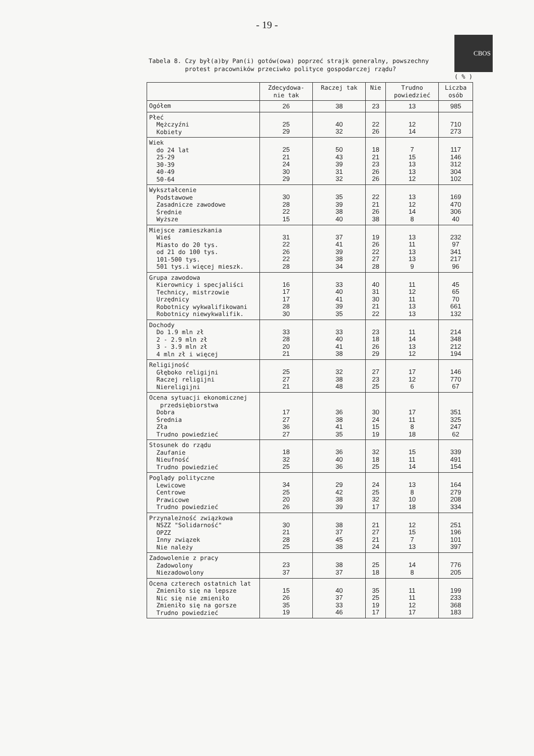- 19 -
CBOS
Tabela 8. Czy był(a)by Pan(i) gotów(owa) poprzeć strajk generalny, powszechny
protest pracowników przeciwko polityce gospodarczej rządu?
( % )
| | Zdecydowa- nie tak | Raczej tak | Nie | Trudno powiedzieć | Liczba osób |
| --- | --- | --- | --- | --- | --- |
| Ogółem | 26 | 38 | 23 | 13 | 985 |
| Płeć Mężczyźni Kobiety | 25 29 | 40 32 | 22 26 | 12 14 | 710 273 |
| Wiek do 24 lat 25-29 30-39 40-49 50-64 | 25 21 24 30 29 | 50 43 39 31 32 | 18 21 23 26 26 | 7 15 13 13 12 | 117 146 312 304 102 |
| Wykształcenie Podstawowe Zasadnicze zawodowe Średnie Wyższe | 30 28 22 15 | 35 39 38 40 | 22 21 26 38 | 13 12 14 8 | 169 470 306 40 |
| Miejsce zamieszkania Wieś Miasto do 20 tys. od 21 do 100 tys. 101-500 tys. 501 tys.i więcej mieszk. | 31 22 26 22 28 | 37 41 39 38 34 | 19 26 22 27 28 | 13 11 13 13 9 | 232 97 341 217 96 |
| Grupa zawodowa Kierownicy i specjaliści Technicy, mistrzowie Urzędnicy Robotnicy wykwalifikowani Robotnicy niewykwalifik. | 16 17 17 28 30 | 33 40 41 39 35 | 40 31 30 21 22 | 11 12 11 13 13 | 45 65 70 661 132 |
| Dochody Do 1.9 mln zł 2 - 2.9 mln zł 3 - 3.9 mln zł 4 mln zł i więcej | 33 28 20 21 | 33 40 41 38 | 23 18 26 29 | 11 14 13 12 | 214 348 212 194 |
| Religijność Głęboko religijni Raczej religijni Niereligijni | 25 27 21 | 32 38 48 | 27 23 25 | 17 12 6 | 146 770 67 |
| Ocena sytuacji ekonomicznej przedsiębiorstwa Dobra Średnia Zła Trudno powiedzieć | 17 27 36 27 | 36 38 41 35 | 30 24 15 19 | 17 11 8 18 | 351 325 247 62 |
| Stosunek do rządu Zaufanie Nieufność Trudno powiedzieć | 18 32 25 | 36 40 36 | 32 18 25 | 15 11 14 | 339 491 154 |
| Poglądy polityczne Lewicowe Centrowe Prawicowe Trudno powiedzieć | 34 25 20 26 | 29 42 38 39 | 24 25 32 17 | 13 8 10 18 | 164 279 208 334 |
| Przynależność związkowa NSZZ "Solidarność" OPZZ Inny związek Nie należy | 30 21 28 25 | 38 37 45 38 | 21 27 21 24 | 12 15 7 13 | 251 196 101 397 |
| Zadowolenie z pracy Zadowolony Niezadowolony | 23 37 | 38 37 | 25 18 | 14 8 | 776 205 |
| Ocena czterech ostatnich lat Zmieniło się na lepsze Nic się nie zmieniło Zmieniło się na gorsze Trudno powiedzieć | 15 26 35 19 | 40 37 33 46 | 35 25 19 17 | 11 11 12 17 | 199 233 368 183 |